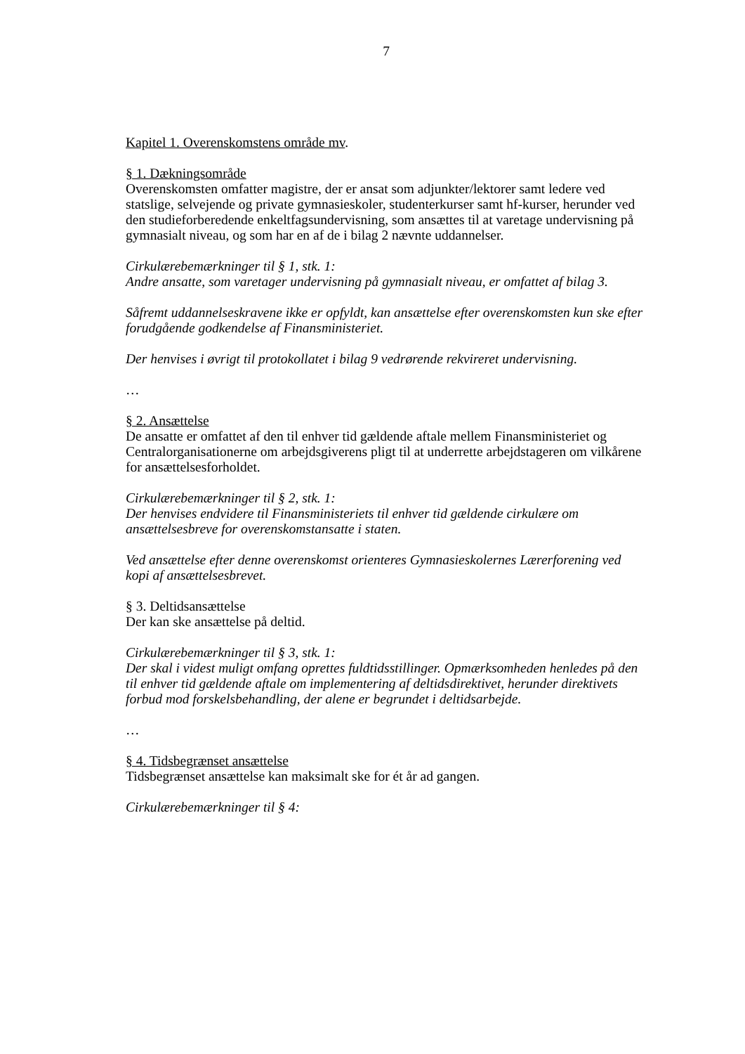7
Kapitel 1. Overenskomstens område mv.
§ 1. Dækningsområde
Overenskomsten omfatter magistre, der er ansat som adjunkter/lektorer samt ledere ved statslige, selvejende og private gymnasieskoler, studenterkurser samt hf-kurser, herunder ved den studieforberedende enkeltfagsundervisning, som ansættes til at varetage undervisning på gymnasialt niveau, og som har en af de i bilag 2 nævnte uddannelser.
Cirkulærebemærkninger til § 1, stk. 1:
Andre ansatte, som varetager undervisning på gymnasialt niveau, er omfattet af bilag 3.
Såfremt uddannelseskravene ikke er opfyldt, kan ansættelse efter overenskomsten kun ske efter forudgående godkendelse af Finansministeriet.
Der henvises i øvrigt til protokollatet i bilag 9 vedrørende rekvireret undervisning.
…
§ 2. Ansættelse
De ansatte er omfattet af den til enhver tid gældende aftale mellem Finansministeriet og Centralorganisationerne om arbejdsgiverens pligt til at underrette arbejdstageren om vilkårene for ansættelsesforholdet.
Cirkulærebemærkninger til § 2, stk. 1:
Der henvises endvidere til Finansministeriets til enhver tid gældende cirkulære om ansættelsesbreve for overenskomstansatte i staten.
Ved ansættelse efter denne overenskomst orienteres Gymnasieskolernes Lærerforening ved kopi af ansættelsesbrevet.
§ 3. Deltidsansættelse
Der kan ske ansættelse på deltid.
Cirkulærebemærkninger til § 3, stk. 1:
Der skal i videst muligt omfang oprettes fuldtidsstillinger. Opmærksomheden henledes på den til enhver tid gældende aftale om implementering af deltidsdirektivet, herunder direktivets forbud mod forskelsbehandling, der alene er begrundet i deltidsarbejde.
…
§ 4. Tidsbegrænset ansættelse
Tidsbegrænset ansættelse kan maksimalt ske for ét år ad gangen.
Cirkulærebemærkninger til § 4: